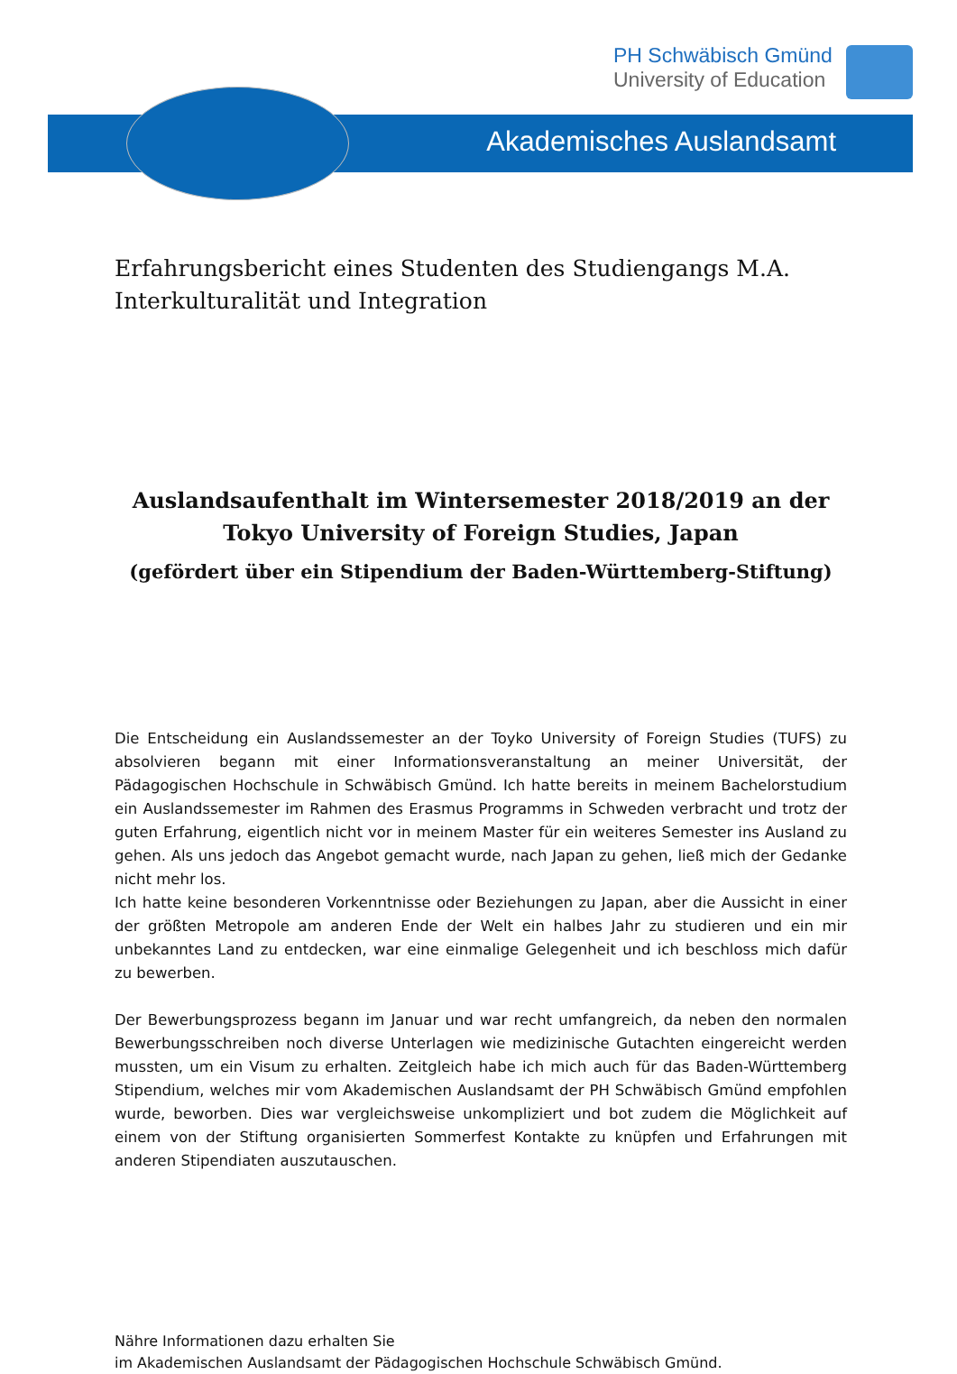PH Schwäbisch Gmünd
University of Education
Akademisches Auslandsamt
Erfahrungsbericht eines Studenten des Studiengangs M.A. Interkulturalität und Integration
Auslandsaufenthalt im Wintersemester 2018/2019 an der Tokyo University of Foreign Studies, Japan
(gefördert über ein Stipendium der Baden-Württemberg-Stiftung)
Die Entscheidung ein Auslandssemester an der Toyko University of Foreign Studies (TUFS) zu absolvieren begann mit einer Informationsveranstaltung an meiner Universität, der Pädagogischen Hochschule in Schwäbisch Gmünd. Ich hatte bereits in meinem Bachelorstudium ein Auslandssemester im Rahmen des Erasmus Programms in Schweden verbracht und trotz der guten Erfahrung, eigentlich nicht vor in meinem Master für ein weiteres Semester ins Ausland zu gehen. Als uns jedoch das Angebot gemacht wurde, nach Japan zu gehen, ließ mich der Gedanke nicht mehr los.
Ich hatte keine besonderen Vorkenntnisse oder Beziehungen zu Japan, aber die Aussicht in einer der größten Metropole am anderen Ende der Welt ein halbes Jahr zu studieren und ein mir unbekanntes Land zu entdecken, war eine einmalige Gelegenheit und ich beschloss mich dafür zu bewerben.
Der Bewerbungsprozess begann im Januar und war recht umfangreich, da neben den normalen Bewerbungsschreiben noch diverse Unterlagen wie medizinische Gutachten eingereicht werden mussten, um ein Visum zu erhalten. Zeitgleich habe ich mich auch für das Baden-Württemberg Stipendium, welches mir vom Akademischen Auslandsamt der PH Schwäbisch Gmünd empfohlen wurde, beworben. Dies war vergleichsweise unkompliziert und bot zudem die Möglichkeit auf einem von der Stiftung organisierten Sommerfest Kontakte zu knüpfen und Erfahrungen mit anderen Stipendiaten auszutauschen.
Nähre Informationen dazu erhalten Sie
im Akademischen Auslandsamt der Pädagogischen Hochschule Schwäbisch Gmünd.